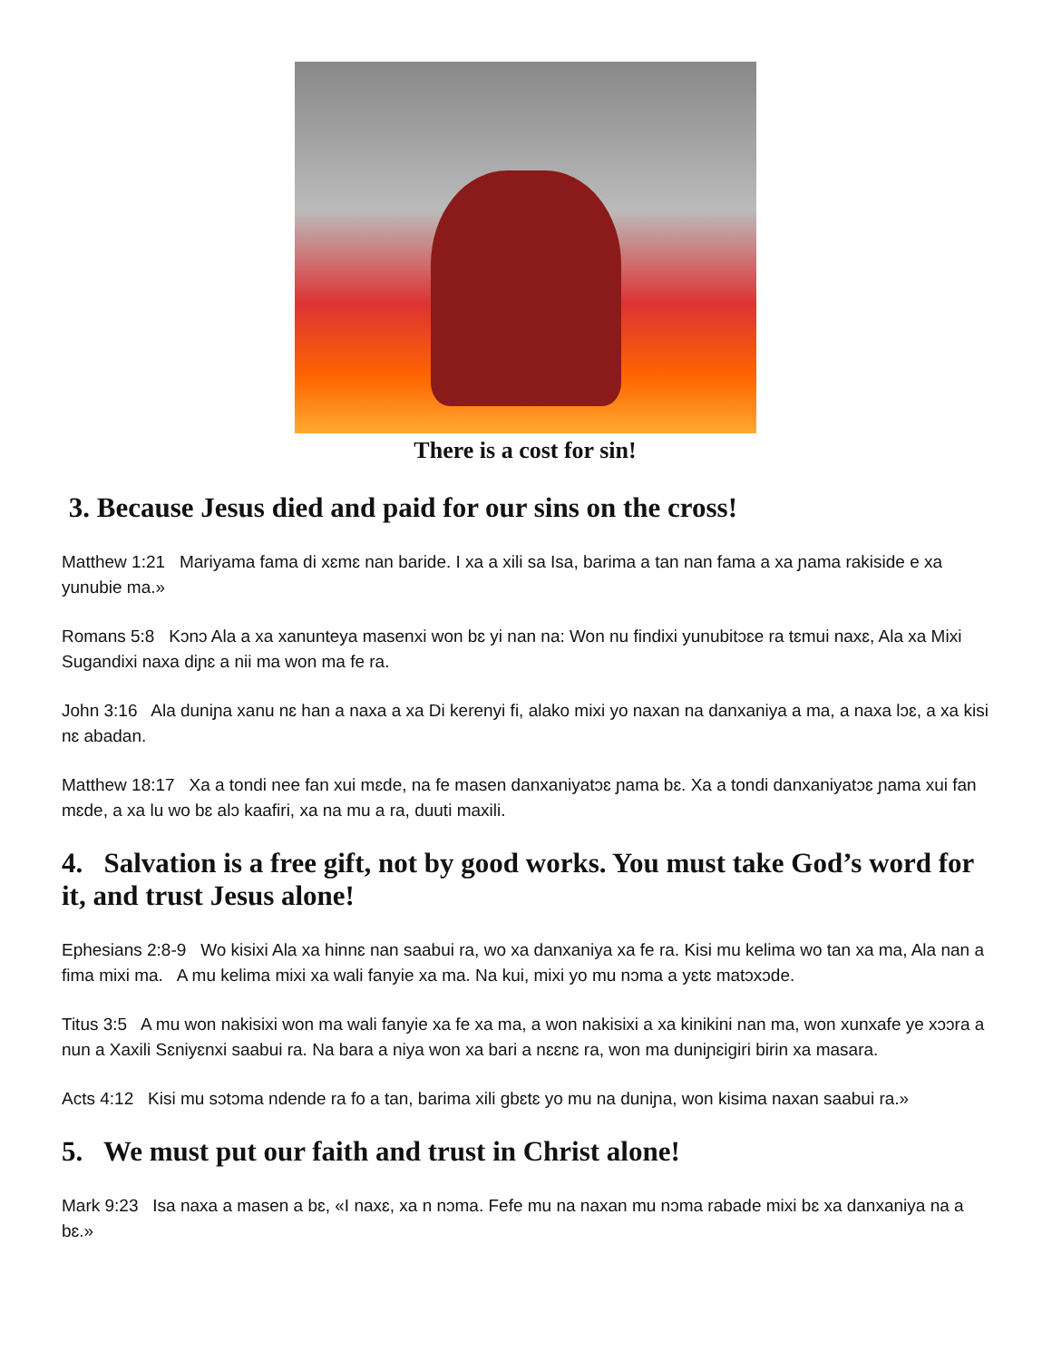There is a cost for sin!
3. Because Jesus died and paid for our sins on the cross!
Matthew 1:21 Mariyama fama di xɛmɛ nan baride. I xa a xili sa Isa, barima a tan nan fama a xa ɲama rakiside e xa yunubie ma.»
Romans 5:8 Kɔnɔ Ala a xa xanunteya masenxi won bɛ yi nan na: Won nu findixi yunubitɔɛe ra tɛmui naxɛ, Ala xa Mixi Sugandixi naxa diɲɛ a nii ma won ma fe ra.
John 3:16 Ala duniɲa xanu nɛ han a naxa a xa Di kerenyi fi, alako mixi yo naxan na danxaniya a ma, a naxa lɔɛ, a xa kisi nɛ abadan.
Matthew 18:17 Xa a tondi nee fan xui mɛde, na fe masen danxaniyatɔɛ ɲama bɛ. Xa a tondi danxaniyatɔɛ ɲama xui fan mɛde, a xa lu wo bɛ alɔ kaafiri, xa na mu a ra, duuti maxili.
4. Salvation is a free gift, not by good works. You must take God’s word for it, and trust Jesus alone!
Ephesians 2:8-9 Wo kisixi Ala xa hinnɛ nan saabui ra, wo xa danxaniya xa fe ra. Kisi mu kelima wo tan xa ma, Ala nan a fima mixi ma. A mu kelima mixi xa wali fanyie xa ma. Na kui, mixi yo mu nɔma a yɛtɛ matɔxɔde.
Titus 3:5 A mu won nakisixi won ma wali fanyie xa fe xa ma, a won nakisixi a xa kinikini nan ma, won xunxafe ye xɔɔra a nun a Xaxili Sɛniyɛnxi saabui ra. Na bara a niya won xa bari a nɛɛnɛ ra, won ma duniɲɛigiri birin xa masara.
Acts 4:12 Kisi mu sɔtɔma ndende ra fo a tan, barima xili gbɛtɛ yo mu na duniɲa, won kisima naxan saabui ra.»
5. We must put our faith and trust in Christ alone!
Mark 9:23 Isa naxa a masen a bɛ, «I naxɛ, xa n nɔma. Fefe mu na naxan mu nɔma rabade mixi bɛ xa danxaniya na a bɛ.»